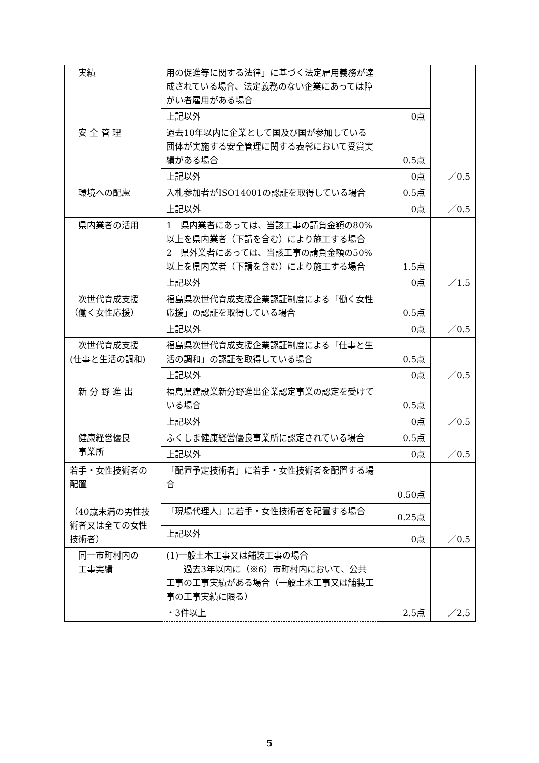| 実績 | 用の促進等に関する法律」に基づく法定雇用義務が達成されている場合、法定義務のない企業にあっては障がい者雇用がある場合 | | |
| | 上記以外 | 0点 | |
| 安 全 管 理 | 過去10年以内に企業として国及び国が参加している団体が実施する安全管理に関する表彰において受賞実績がある場合 | 0.5点 | ／0.5 |
| | 上記以外 | 0点 | |
| 環境への配慮 | 入札参加者がISO14001の認証を取得している場合 | 0.5点 | ／0.5 |
| | 上記以外 | 0点 | |
| 県内業者の活用 | 1 県内業者にあっては、当該工事の請負金額の80%以上を県内業者（下請を含む）により施工する場合 2 県外業者にあっては、当該工事の請負金額の50%以上を県内業者（下請を含む）により施工する場合 | 1.5点 | ／1.5 |
| | 上記以外 | 0点 | |
| 次世代育成支援 （働く女性応援） | 福島県次世代育成支援企業認証制度による「働く女性応援」の認証を取得している場合 | 0.5点 | ／0.5 |
| | 上記以外 | 0点 | |
| 次世代育成支援 (仕事と生活の調和) | 福島県次世代育成支援企業認証制度による「仕事と生活の調和」の認証を取得している場合 | 0.5点 | ／0.5 |
| | 上記以外 | 0点 | |
| 新 分 野 進 出 | 福島県建設業新分野進出企業認定事業の認定を受けている場合 | 0.5点 | ／0.5 |
| | 上記以外 | 0点 | |
| 健康経営優良 事業所 | ふくしま健康経営優良事業所に認定されている場合 | 0.5点 | ／0.5 |
| | 上記以外 | 0点 | |
| 若手・女性技術者の配置 （40歳未満の男性技術者又は全ての女性技術者） | 「配置予定技術者」に若手・女性技術者を配置する場合 | 0.50点 | ／0.5 |
| | 「現場代理人」に若手・女性技術者を配置する場合 | 0.25点 | |
| | 上記以外 | 0点 | |
| 同一市町村内の 工事実績 | (1)一般土木工事又は舗装工事の場合 過去3年以内に（※6）市町村内において、公共工事の工事実績がある場合（一般土木工事又は舗装工事の工事実績に限る） | | ／2.5 |
| | ・3件以上 | 2.5点 | |
5